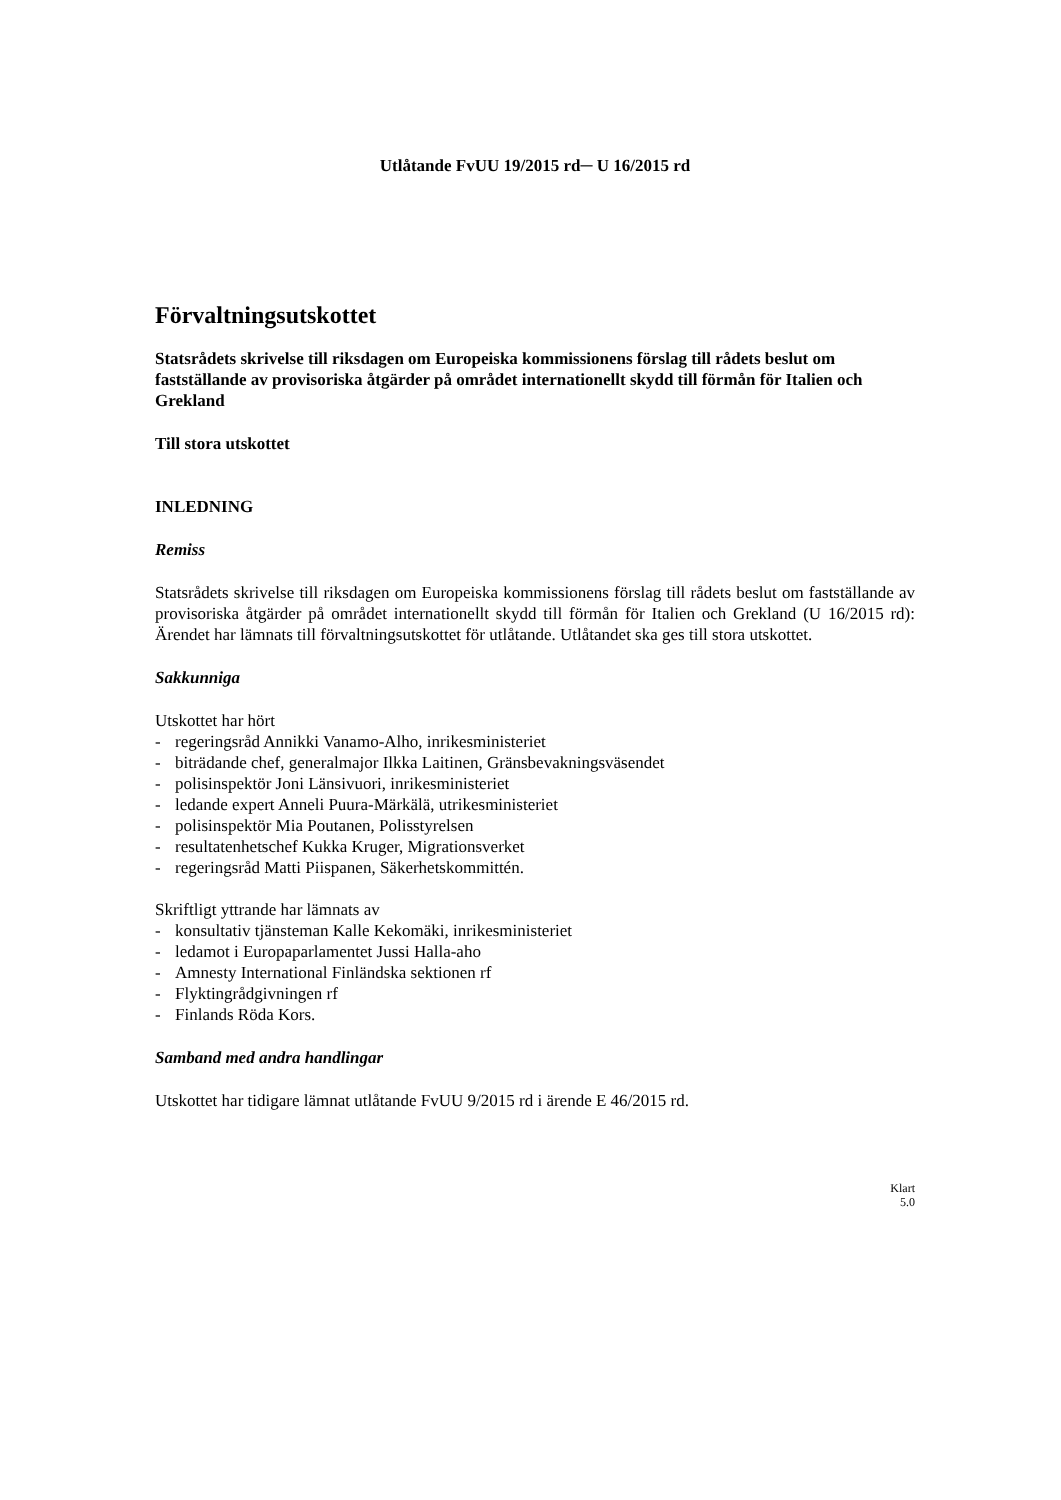Utlåtande FvUU 19/2015 rd─ U 16/2015 rd
Förvaltningsutskottet
Statsrådets skrivelse till riksdagen om Europeiska kommissionens förslag till rådets beslut om fastställande av provisoriska åtgärder på området internationellt skydd till förmån för Italien och Grekland
Till stora utskottet
INLEDNING
Remiss
Statsrådets skrivelse till riksdagen om Europeiska kommissionens förslag till rådets beslut om fastställande av provisoriska åtgärder på området internationellt skydd till förmån för Italien och Grekland (U 16/2015 rd): Ärendet har lämnats till förvaltningsutskottet för utlåtande. Utlåtandet ska ges till stora utskottet.
Sakkunniga
Utskottet har hört
- regeringsråd Annikki Vanamo-Alho, inrikesministeriet
- biträdande chef, generalmajor Ilkka Laitinen, Gränsbevakningsväsendet
- polisinspektör Joni Länsivuori, inrikesministeriet
- ledande expert Anneli Puura-Märkälä, utrikesministeriet
- polisinspektör Mia Poutanen, Polisstyrelsen
- resultatenhetschef Kukka Kruger, Migrationsverket
- regeringsråd Matti Piispanen, Säkerhetskommittén.
Skriftligt yttrande har lämnats av
- konsultativ tjänsteman Kalle Kekomäki, inrikesministeriet
- ledamot i Europaparlamentet Jussi Halla-aho
- Amnesty International Finländska sektionen rf
- Flyktingrådgivningen rf
- Finlands Röda Kors.
Samband med andra handlingar
Utskottet har tidigare lämnat utlåtande FvUU 9/2015 rd i ärende E 46/2015 rd.
Klart
5.0